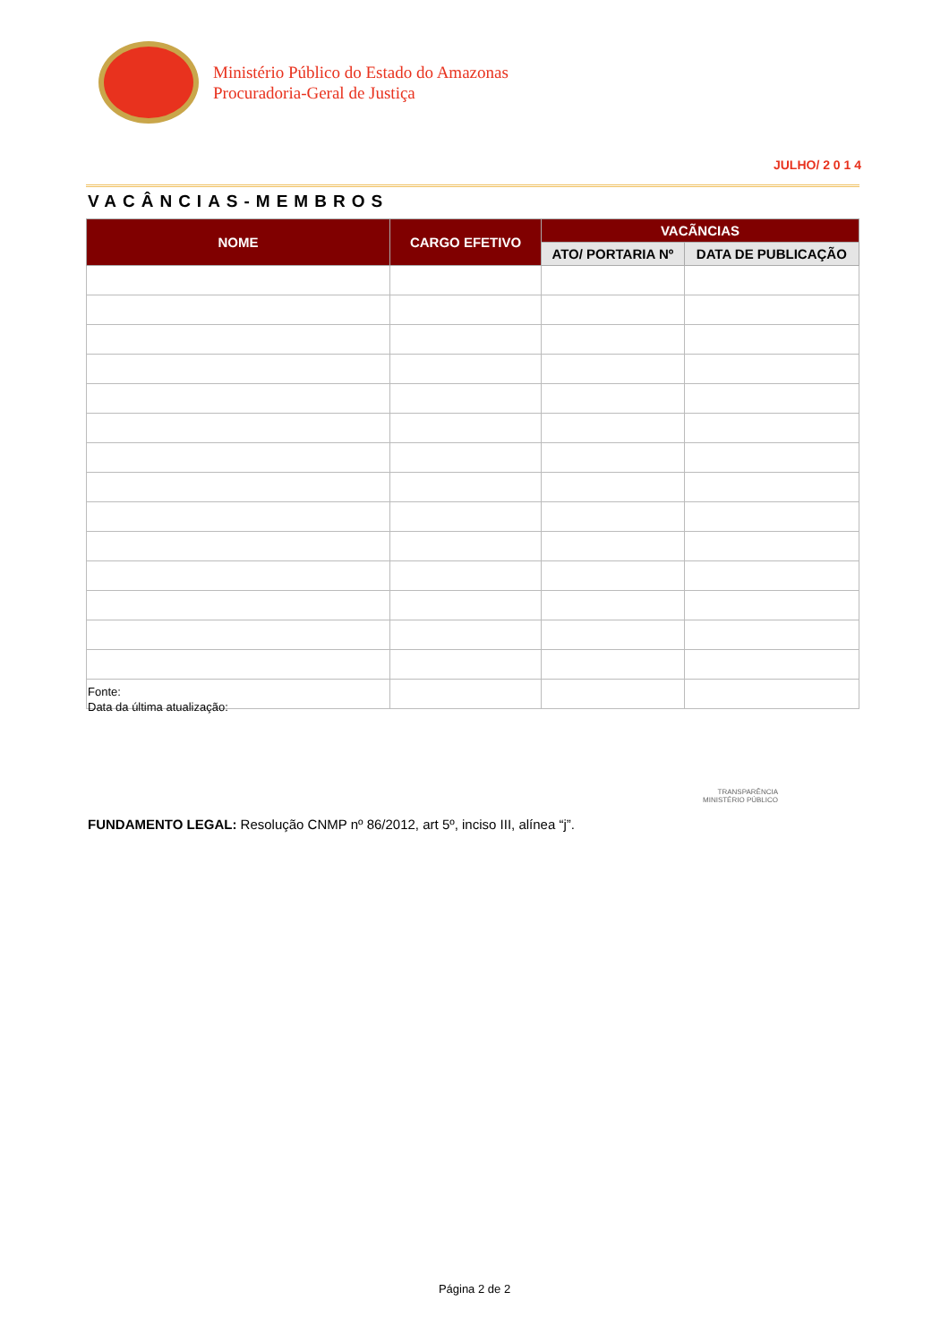Ministério Público do Estado do Amazonas
Procuradoria-Geral de Justiça
JULHO/ 2 0 1 4
VACÂNCIAS-MEMBROS
| NOME | CARGO EFETIVO | VACÃNCIAS | |
| --- | --- | --- | --- |
| | | ATO/ PORTARIA Nº | DATA DE PUBLICAÇÃO |
Fonte:
Data da última atualização:
TRANSPARÊNCIA
MINISTÉRIO PÚBLICO
FUNDAMENTO LEGAL: Resolução CNMP nº 86/2012, art 5º, inciso III, alínea “j”.
Página 2 de 2